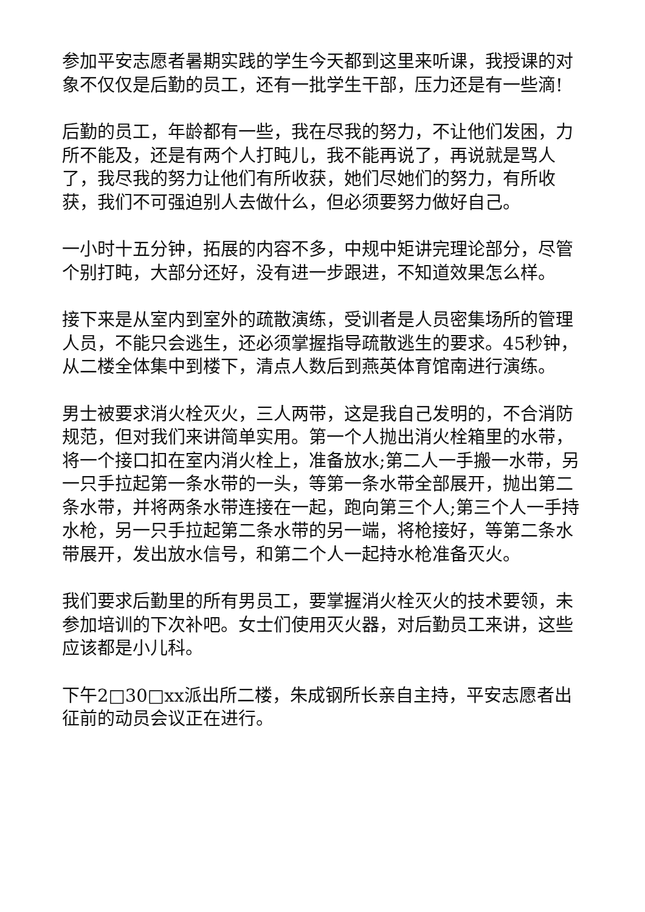参加平安志愿者暑期实践的学生今天都到这里来听课，我授课的对象不仅仅是后勤的员工，还有一批学生干部，压力还是有一些滴!
后勤的员工，年龄都有一些，我在尽我的努力，不让他们发困，力所不能及，还是有两个人打盹儿，我不能再说了，再说就是骂人了，我尽我的努力让他们有所收获，她们尽她们的努力，有所收获，我们不可强迫别人去做什么，但必须要努力做好自己。
一小时十五分钟，拓展的内容不多，中规中矩讲完理论部分，尽管个别打盹，大部分还好，没有进一步跟进，不知道效果怎么样。
接下来是从室内到室外的疏散演练，受训者是人员密集场所的管理人员，不能只会逃生，还必须掌握指导疏散逃生的要求。45秒钟，从二楼全体集中到楼下，清点人数后到燕英体育馆南进行演练。
男士被要求消火栓灭火，三人两带，这是我自己发明的，不合消防规范，但对我们来讲简单实用。第一个人抛出消火栓箱里的水带，将一个接口扣在室内消火栓上，准备放水;第二人一手搬一水带，另一只手拉起第一条水带的一头，等第一条水带全部展开，抛出第二条水带，并将两条水带连接在一起，跑向第三个人;第三个人一手持水枪，另一只手拉起第二条水带的另一端，将枪接好，等第二条水带展开，发出放水信号，和第二个人一起持水枪准备灭火。
我们要求后勤里的所有男员工，要掌握消火栓灭火的技术要领，未参加培训的下次补吧。女士们使用灭火器，对后勤员工来讲，这些应该都是小儿科。
下午2□30□xx派出所二楼，朱成钢所长亲自主持，平安志愿者出征前的动员会议正在进行。